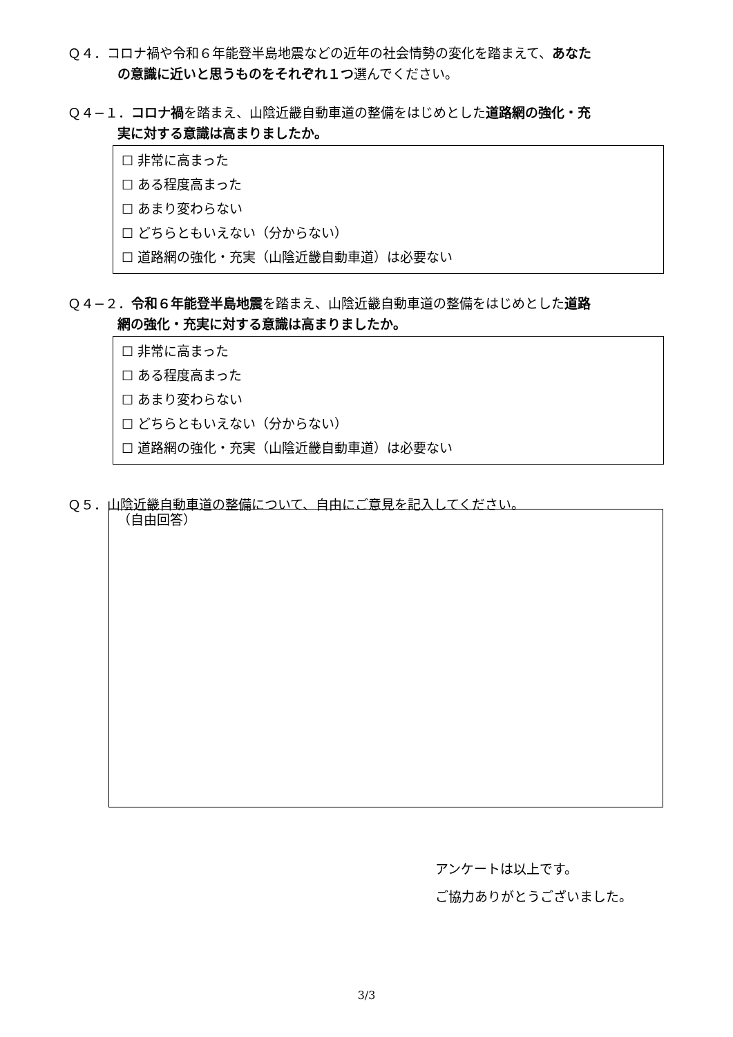Ｑ４．コロナ禍や令和６年能登半島地震などの近年の社会情勢の変化を踏まえて、あなた
の意識に近いと思うものをそれぞれ１つ選んでください。
Ｑ４−１．コロナ禍を踏まえ、山陰近畿自動車道の整備をはじめとした道路網の強化・充
実に対する意識は高まりましたか。
☐ 非常に高まった
☐ ある程度高まった
☐ あまり変わらない
☐ どちらともいえない（分からない）
☐ 道路網の強化・充実（山陰近畿自動車道）は必要ない
Ｑ４−２．令和６年能登半島地震を踏まえ、山陰近畿自動車道の整備をはじめとした道路
網の強化・充実に対する意識は高まりましたか。
☐ 非常に高まった
☐ ある程度高まった
☐ あまり変わらない
☐ どちらともいえない（分からない）
☐ 道路網の強化・充実（山陰近畿自動車道）は必要ない
Ｑ５．山陰近畿自動車道の整備について、自由にご意見を記入してください。
（自由回答）
アンケートは以上です。
ご協力ありがとうございました。
3/3